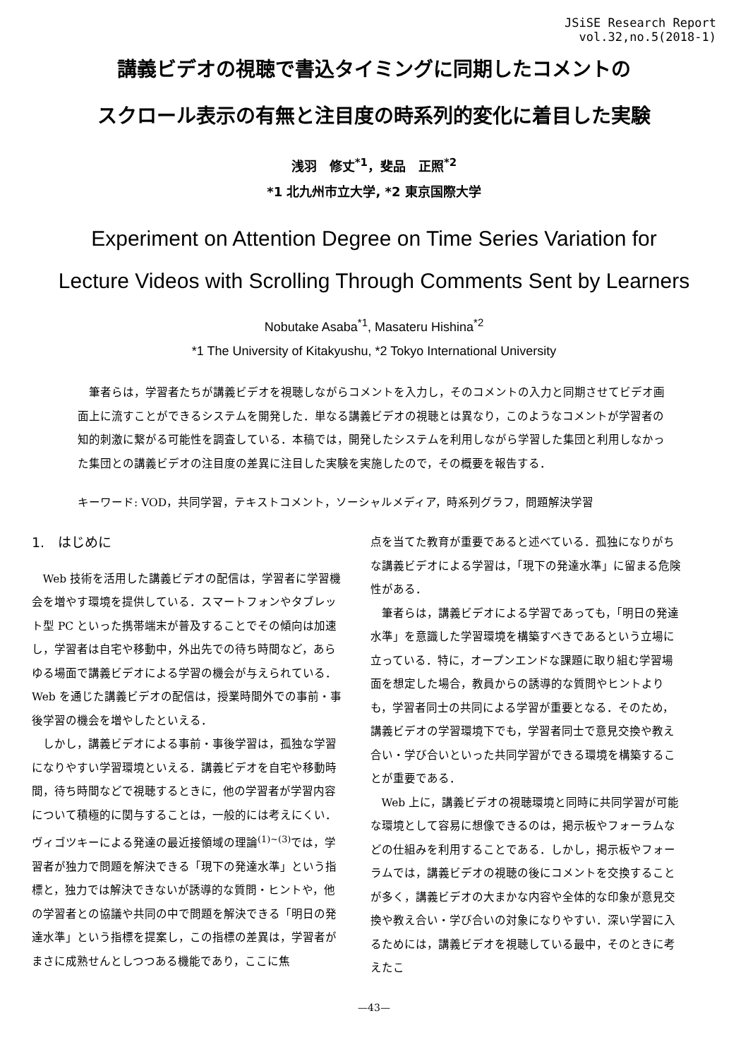JSiSE Research Report
vol.32,no.5(2018-1)
講義ビデオの視聴で書込タイミングに同期したコメントの
スクロール表示の有無と注目度の時系列的変化に着目した実験
浅羽　修丈<sup>*1</sup>，斐品　正照<sup>*2</sup>
*1 北九州市立大学, *2 東京国際大学
Experiment on Attention Degree on Time Series Variation for
Lecture Videos with Scrolling Through Comments Sent by Learners
Nobutake Asaba<sup>*1</sup>, Masateru Hishina<sup>*2</sup>
*1 The University of Kitakyushu, *2 Tokyo International University
　筆者らは，学習者たちが講義ビデオを視聴しながらコメントを入力し，そのコメントの入力と同期させてビデオ画面上に流すことができるシステムを開発した．単なる講義ビデオの視聴とは異なり，このようなコメントが学習者の知的刺激に繋がる可能性を調査している．本稿では，開発したシステムを利用しながら学習した集団と利用しなかった集団との講義ビデオの注目度の差異に注目した実験を実施したので，その概要を報告する．
キーワード: VOD，共同学習，テキストコメント，ソーシャルメディア，時系列グラフ，問題解決学習
1.　はじめに
Web 技術を活用した講義ビデオの配信は，学習者に学習機会を増やす環境を提供している．スマートフォンやタブレット型 PC といった携帯端末が普及することでその傾向は加速し，学習者は自宅や移動中，外出先での待ち時間など，あらゆる場面で講義ビデオによる学習の機会が与えられている．Web を通じた講義ビデオの配信は，授業時間外での事前・事後学習の機会を増やしたといえる．
しかし，講義ビデオによる事前・事後学習は，孤独な学習になりやすい学習環境といえる．講義ビデオを自宅や移動時間，待ち時間などで視聴するときに，他の学習者が学習内容について積極的に関与することは，一般的には考えにくい．ヴィゴツキーによる発達の最近接領域の理論<sup>(1)~(3)</sup>では，学習者が独力で問題を解決できる「現下の発達水準」という指標と，独力では解決できないが誘導的な質問・ヒントや，他の学習者との協議や共同の中で問題を解決できる「明日の発達水準」という指標を提案し，この指標の差異は，学習者がまさに成熟せんとしつつある機能であり，ここに焦
点を当てた教育が重要であると述べている．孤独になりがちな講義ビデオによる学習は，「現下の発達水準」に留まる危険性がある．
筆者らは，講義ビデオによる学習であっても，「明日の発達水準」を意識した学習環境を構築すべきであるという立場に立っている．特に，オープンエンドな課題に取り組む学習場面を想定した場合，教員からの誘導的な質問やヒントよりも，学習者同士の共同による学習が重要となる．そのため，講義ビデオの学習環境下でも，学習者同士で意見交換や教え合い・学び合いといった共同学習ができる環境を構築することが重要である．
Web 上に，講義ビデオの視聴環境と同時に共同学習が可能な環境として容易に想像できるのは，掲示板やフォーラムなどの仕組みを利用することである．しかし，掲示板やフォーラムでは，講義ビデオの視聴の後にコメントを交換することが多く，講義ビデオの大まかな内容や全体的な印象が意見交換や教え合い・学び合いの対象になりやすい．深い学習に入るためには，講義ビデオを視聴している最中，そのときに考えたこ
—43—